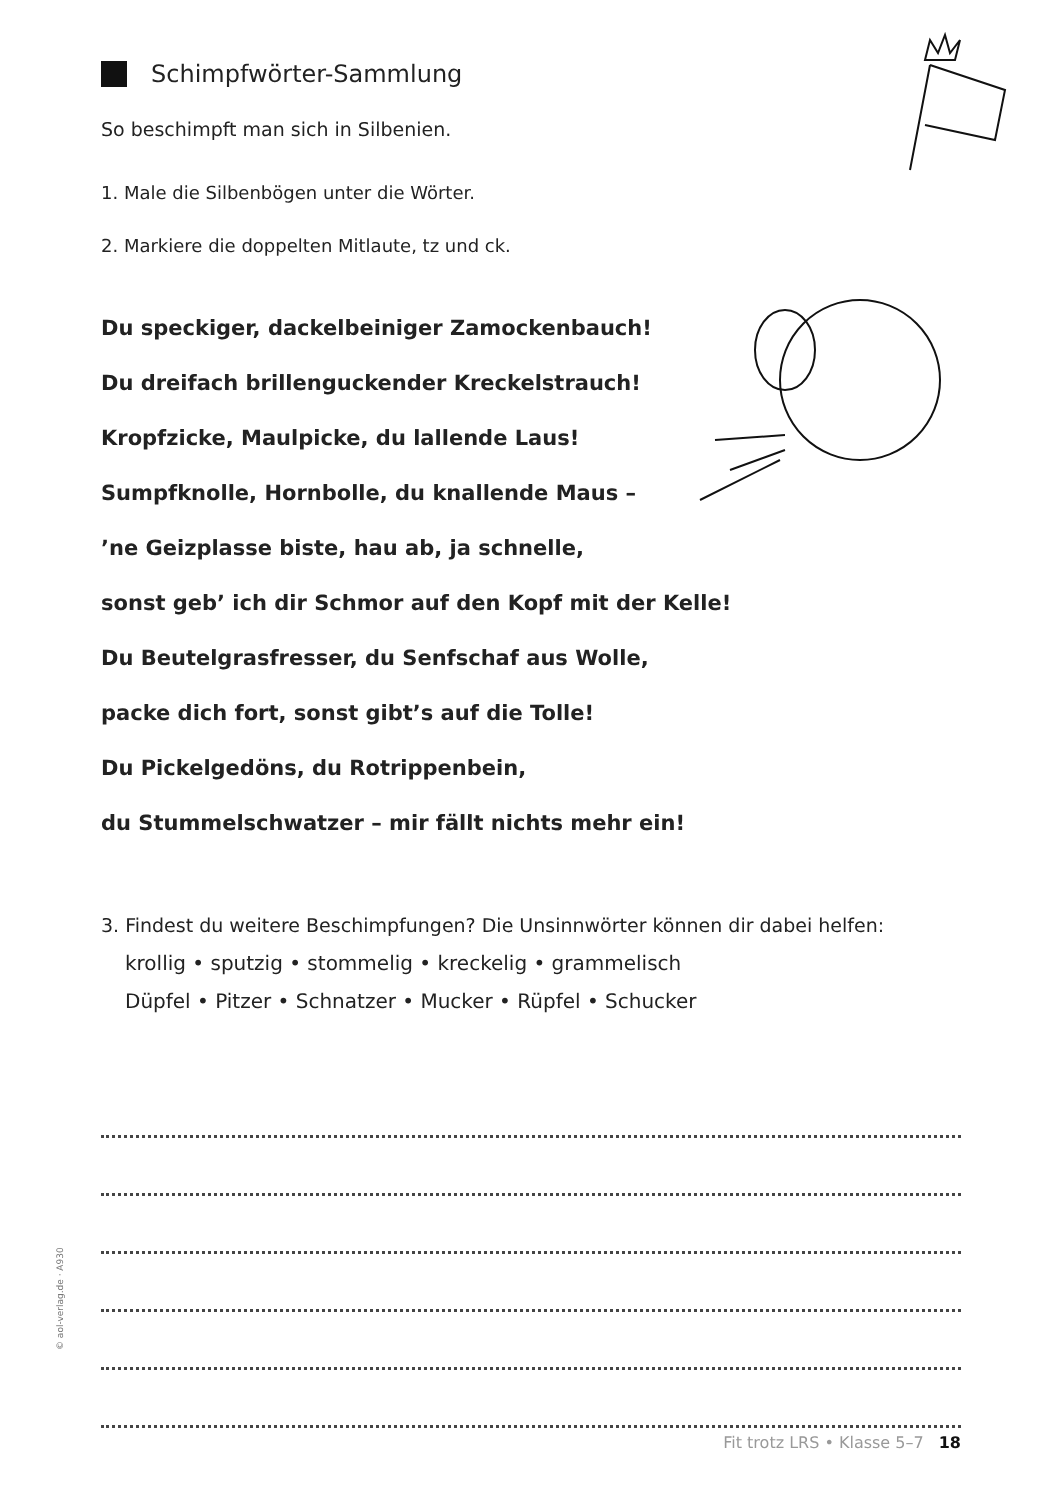Schimpfwörter-Sammlung
So beschimpft man sich in Silbenien.
1. Male die Silbenbögen unter die Wörter.
2. Markiere die doppelten Mitlaute, tz und ck.
Du speckiger, dackelbeiniger Zamockenbauch!
Du dreifach brillenguckender Kreckelstrauch!
Kropfzicke, Maulpicke, du lallende Laus!
Sumpfknolle, Hornbolle, du knallende Maus –
’ne Geizplasse biste, hau ab, ja schnelle,
sonst geb’ ich dir Schmor auf den Kopf mit der Kelle!
Du Beutelgrasfresser, du Senfschaf aus Wolle,
packe dich fort, sonst gibt’s auf die Tolle!
Du Pickelgedöns, du Rotrippenbein,
du Stummelschwatzer – mir fällt nichts mehr ein!
3. Findest du weitere Beschimpfungen? Die Unsinnwörter können dir dabei helfen:
krollig • sputzig • stommelig • kreckelig • grammelisch
Düpfel • Pitzer • Schnatzer • Mucker • Rüpfel • Schucker
© aol-verlag.de · A930
Fit trotz LRS • Klasse 5–7 18